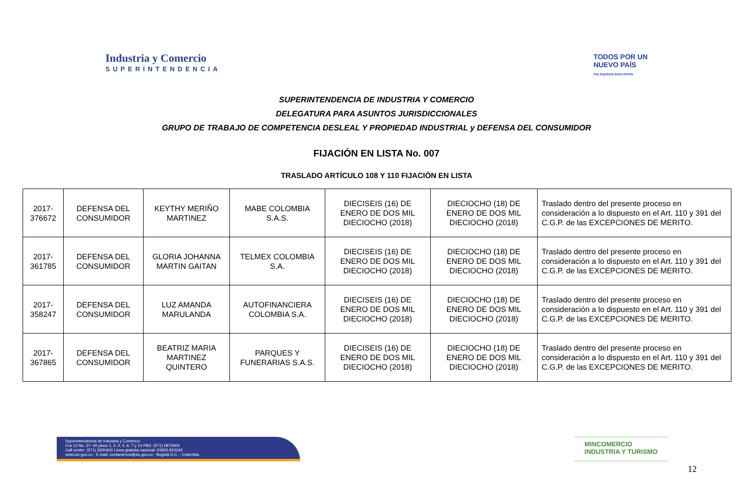Industria y Comercio
SUPERINTENDENCIA
TODOS POR UN
NUEVO PAÍS
PAZ EQUIDAD EDUCACIÓN
SUPERINTENDENCIA DE INDUSTRIA Y COMERCIO
DELEGATURA PARA ASUNTOS JURISDICCIONALES
GRUPO DE TRABAJO DE COMPETENCIA DESLEAL Y PROPIEDAD INDUSTRIAL y DEFENSA DEL CONSUMIDOR
FIJACIÓN EN LISTA No. 007
TRASLADO ARTÍCULO 108 Y 110 FIJACIÓN EN LISTA
| 2017-376672 | DEFENSA DEL CONSUMIDOR | KEYTHY MERIÑO MARTINEZ | MABE COLOMBIA S.A.S. | DIECISEIS (16) DE ENERO DE DOS MIL DIECIOCHO (2018) | DIECIOCHO (18) DE ENERO DE DOS MIL DIECIOCHO (2018) | Traslado dentro del presente proceso en consideración a lo dispuesto en el Art. 110 y 391 del C.G.P. de las EXCEPCIONES DE MERITO. |
| 2017-361785 | DEFENSA DEL CONSUMIDOR | GLORIA JOHANNA MARTIN GAITAN | TELMEX COLOMBIA S.A. | DIECISEIS (16) DE ENERO DE DOS MIL DIECIOCHO (2018) | DIECIOCHO (18) DE ENERO DE DOS MIL DIECIOCHO (2018) | Traslado dentro del presente proceso en consideración a lo dispuesto en el Art. 110 y 391 del C.G.P. de las EXCEPCIONES DE MERITO. |
| 2017-358247 | DEFENSA DEL CONSUMIDOR | LUZ AMANDA MARULANDA | AUTOFINANCIERA COLOMBIA S.A. | DIECISEIS (16) DE ENERO DE DOS MIL DIECIOCHO (2018) | DIECIOCHO (18) DE ENERO DE DOS MIL DIECIOCHO (2018) | Traslado dentro del presente proceso en consideración a lo dispuesto en el Art. 110 y 391 del C.G.P. de las EXCEPCIONES DE MERITO. |
| 2017-367865 | DEFENSA DEL CONSUMIDOR | BEATRIZ MARIA MARTINEZ QUINTERO | PARQUES Y FUNERARIAS S.A.S. | DIECISEIS (16) DE ENERO DE DOS MIL DIECIOCHO (2018) | DIECIOCHO (18) DE ENERO DE DOS MIL DIECIOCHO (2018) | Traslado dentro del presente proceso en consideración a lo dispuesto en el Art. 110 y 391 del C.G.P. de las EXCEPCIONES DE MERITO. |
Superintendencia de Industria y Comercio
Cra 13 No. 27- 00 pisos 1, 3, 4, 5, 6, 7 y 10 PBX: (571) 5870000
Call center: (571) 5920400 Línea gratuita nacional: 01800-910165
www.sic.gov.co - E-mail: contactenos@sic.gov.co - Bogotá D.C. - Colombia.
MINCOMERCIO
INDUSTRIA Y TURISMO
12